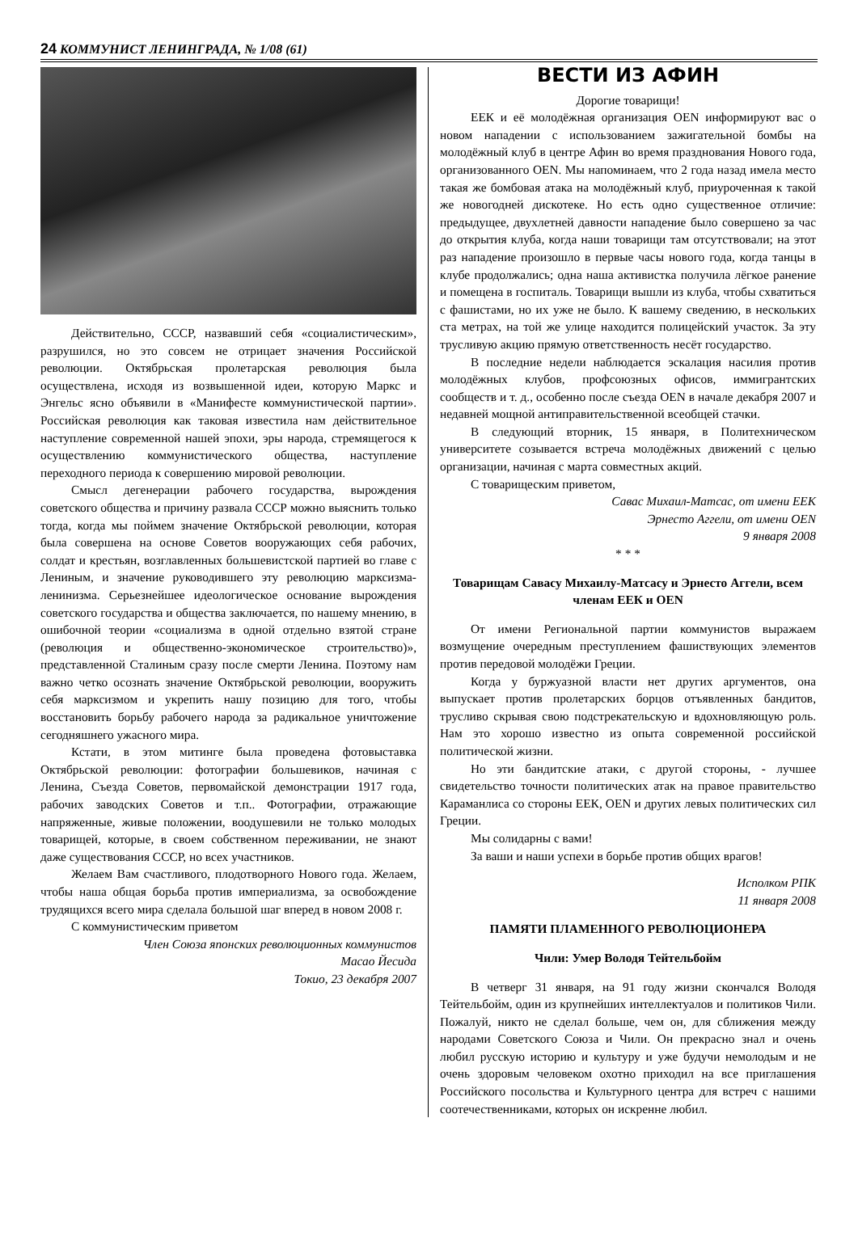24 КОММУНИСТ ЛЕНИНГРАДА, № 1/08 (61)
Действительно, СССР, назвавший себя «социалистическим», разрушился, но это совсем не отрицает значения Российской революции. Октябрьская пролетарская революция была осуществлена, исходя из возвышенной идеи, которую Маркс и Энгельс ясно объявили в «Манифесте коммунистической партии». Российская революция как таковая известила нам действительное наступление современной нашей эпохи, эры народа, стремящегося к осуществлению коммунистического общества, наступление переходного периода к совершению мировой революции.
Смысл дегенерации рабочего государства, вырождения советского общества и причину развала СССР можно выяснить только тогда, когда мы поймем значение Октябрьской революции, которая была совершена на основе Советов вооружающих себя рабочих, солдат и крестьян, возглавленных большевистской партией во главе с Лениным, и значение руководившего эту революцию марксизма-ленинизма. Серьезнейшее идеологическое основание вырождения советского государства и общества заключается, по нашему мнению, в ошибочной теории «социализма в одной отдельно взятой стране (революция и общественно-экономическое строительство)», представленной Сталиным сразу после смерти Ленина. Поэтому нам важно четко осознать значение Октябрьской революции, вооружить себя марксизмом и укрепить нашу позицию для того, чтобы восстановить борьбу рабочего народа за радикальное уничтожение сегодняшнего ужасного мира.
Кстати, в этом митинге была проведена фотовыставка Октябрьской революции: фотографии большевиков, начиная с Ленина, Съезда Советов, первомайской демонстрации 1917 года, рабочих заводских Советов и т.п.. Фотографии, отражающие напряженные, живые положении, воодушевили не только молодых товарищей, которые, в своем собственном переживании, не знают даже существования СССР, но всех участников.
Желаем Вам счастливого, плодотворного Нового года. Желаем, чтобы наша общая борьба против империализма, за освобождение трудящихся всего мира сделала большой шаг вперед в новом 2008 г.
С коммунистическим приветом
Член Союза японских революционных коммунистов
Масао Йесида
Токио, 23 декабря 2007
ВЕСТИ ИЗ АФИН
Дорогие товарищи!
ЕЕК и её молодёжная организация OEN информируют вас о новом нападении с использованием зажигательной бомбы на молодёжный клуб в центре Афин во время празднования Нового года, организованного OEN. Мы напоминаем, что 2 года назад имела место такая же бомбовая атака на молодёжный клуб, приуроченная к такой же новогодней дискотеке. Но есть одно существенное отличие: предыдущее, двухлетней давности нападение было совершено за час до открытия клуба, когда наши товарищи там отсутствовали; на этот раз нападение произошло в первые часы нового года, когда танцы в клубе продолжались; одна наша активистка получила лёгкое ранение и помещена в госпиталь. Товарищи вышли из клуба, чтобы схватиться с фашистами, но их уже не было. К вашему сведению, в нескольких ста метрах, на той же улице находится полицейский участок. За эту трусливую акцию прямую ответственность несёт государство.
В последние недели наблюдается эскалация насилия против молодёжных клубов, профсоюзных офисов, иммигрантских сообществ и т. д., особенно после съезда OEN в начале декабря 2007 и недавней мощной антиправительственной всеобщей стачки.
В следующий вторник, 15 января, в Политехническом университете созывается встреча молодёжных движений с целью организации, начиная с марта совместных акций.
С товарищеским приветом,
Савас Михаил-Матсас, от имени ЕЕК
Эрнесто Аггели, от имени OEN
9 января 2008
* * *
Товарищам Савасу Михаилу-Матсасу и Эрнесто Аггели, всем членам ЕЕК и OEN
От имени Региональной партии коммунистов выражаем возмущение очередным преступлением фашиствующих элементов против передовой молодёжи Греции.
Когда у буржуазной власти нет других аргументов, она выпускает против пролетарских борцов отъявленных бандитов, трусливо скрывая свою подстрекательскую и вдохновляющую роль. Нам это хорошо известно из опыта современной российской политической жизни.
Но эти бандитские атаки, с другой стороны, - лучшее свидетельство точности политических атак на правое правительство Караманлиса со стороны ЕЕК, OEN и других левых политических сил Греции.
Мы солидарны с вами!
За ваши и наши успехи в борьбе против общих врагов!
Исполком РПК
11 января 2008
ПАМЯТИ ПЛАМЕННОГО РЕВОЛЮЦИОНЕРА
Чили: Умер Володя Тейтельбойм
В четверг 31 января, на 91 году жизни скончался Володя Тейтельбойм, один из крупнейших интеллектуалов и политиков Чили. Пожалуй, никто не сделал больше, чем он, для сближения между народами Советского Союза и Чили. Он прекрасно знал и очень любил русскую историю и культуру и уже будучи немолодым и не очень здоровым человеком охотно приходил на все приглашения Российского посольства и Культурного центра для встреч с нашими соотечественниками, которых он искренне любил.